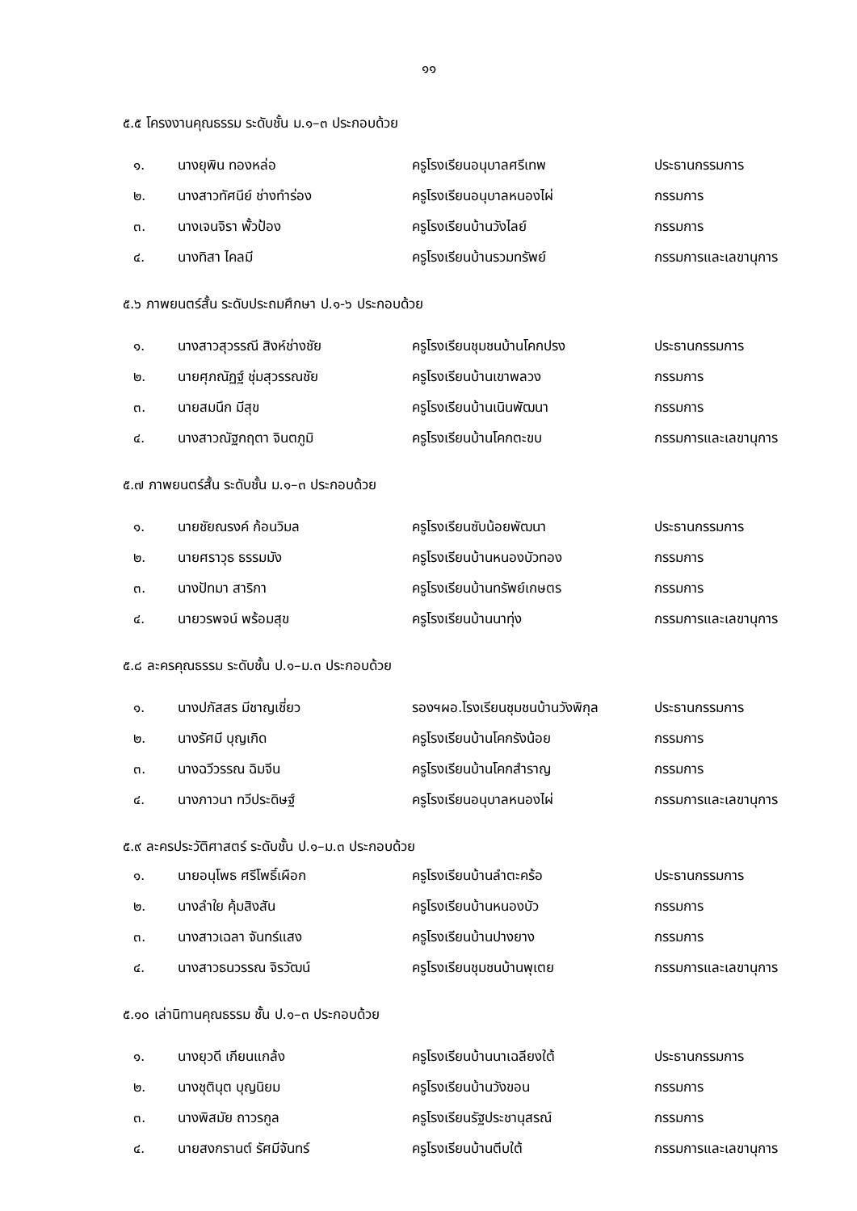๑๑
๕.๕ โครงงานคุณธรรม ระดับชั้น ม.๑–๓ ประกอบด้วย
| ๑. | นางยุพิน ทองหล่อ | ครูโรงเรียนอนุบาลศรีเทพ | ประธานกรรมการ |
| ๒. | นางสาวทัศนีย์ ช่างทำร่อง | ครูโรงเรียนอนุบาลหนองไผ่ | กรรมการ |
| ๓. | นางเจนจิรา พั้วป้อง | ครูโรงเรียนบ้านวังไลย์ | กรรมการ |
| ๔. | นางทิสา ไคลมี | ครูโรงเรียนบ้านรวมทรัพย์ | กรรมการและเลขานุการ |
๕.๖ ภาพยนตร์สั้น ระดับประถมศึกษา ป.๑-๖ ประกอบด้วย
| ๑. | นางสาวสุวรรณี สิงห์ช่างชัย | ครูโรงเรียนชุมชนบ้านโคกปรง | ประธานกรรมการ |
| ๒. | นายศุภณัฏฐ์ ชุ่มสุวรรณชัย | ครูโรงเรียนบ้านเขาพลวง | กรรมการ |
| ๓. | นายสมนึก มีสุข | ครูโรงเรียนบ้านเนินพัฒนา | กรรมการ |
| ๔. | นางสาวณัฐกฤตา จินตภูมิ | ครูโรงเรียนบ้านโคกตะขบ | กรรมการและเลขานุการ |
๕.๗ ภาพยนตร์สั้น ระดับชั้น ม.๑–๓ ประกอบด้วย
| ๑. | นายชัยณรงค์ ก้อนวิมล | ครูโรงเรียนซับน้อยพัฒนา | ประธานกรรมการ |
| ๒. | นายศราวุธ ธรรมมัง | ครูโรงเรียนบ้านหนองบัวทอง | กรรมการ |
| ๓. | นางปัทมา สาริกา | ครูโรงเรียนบ้านทรัพย์เกษตร | กรรมการ |
| ๔. | นายวรพจน์ พร้อมสุข | ครูโรงเรียนบ้านนาทุ่ง | กรรมการและเลขานุการ |
๕.๘ ละครคุณธรรม ระดับชั้น ป.๑–ม.๓ ประกอบด้วย
| ๑. | นางปภัสสร มีชาญเชี่ยว | รองฯผอ.โรงเรียนชุมชนบ้านวังพิกุล | ประธานกรรมการ |
| ๒. | นางรัศมี บุญเกิด | ครูโรงเรียนบ้านโคกรังน้อย | กรรมการ |
| ๓. | นางฉวีวรรณ ฉิมจีน | ครูโรงเรียนบ้านโคกสำราญ | กรรมการ |
| ๔. | นางภาวนา ทวีประดิษฐ์ | ครูโรงเรียนอนุบาลหนองไผ่ | กรรมการและเลขานุการ |
๕.๙ ละครประวัติศาสตร์ ระดับชั้น ป.๑–ม.๓ ประกอบด้วย
| ๑. | นายอนุโพธ ศรีโพธิ์เผือก | ครูโรงเรียนบ้านลำตะคร้อ | ประธานกรรมการ |
| ๒. | นางลำใย คุ้มสิงสัน | ครูโรงเรียนบ้านหนองบัว | กรรมการ |
| ๓. | นางสาวเฉลา จันทร์แสง | ครูโรงเรียนบ้านปางยาง | กรรมการ |
| ๔. | นางสาวธนวรรณ จิรวัฒน์ | ครูโรงเรียนชุมชนบ้านพุเตย | กรรมการและเลขานุการ |
๕.๑๐ เล่านิทานคุณธรรม ชั้น ป.๑–๓ ประกอบด้วย
| ๑. | นางยุวดี เกียนแกล้ง | ครูโรงเรียนบ้านนาเฉลียงใต้ | ประธานกรรมการ |
| ๒. | นางชุตินุต บุญนิยม | ครูโรงเรียนบ้านวังขอน | กรรมการ |
| ๓. | นางพิสมัย ถาวรกูล | ครูโรงเรียนรัฐประชานุสรณ์ | กรรมการ |
| ๔. | นายสงกรานต์ รัศมีจันทร์ | ครูโรงเรียนบ้านตีบใต้ | กรรมการและเลขานุการ |